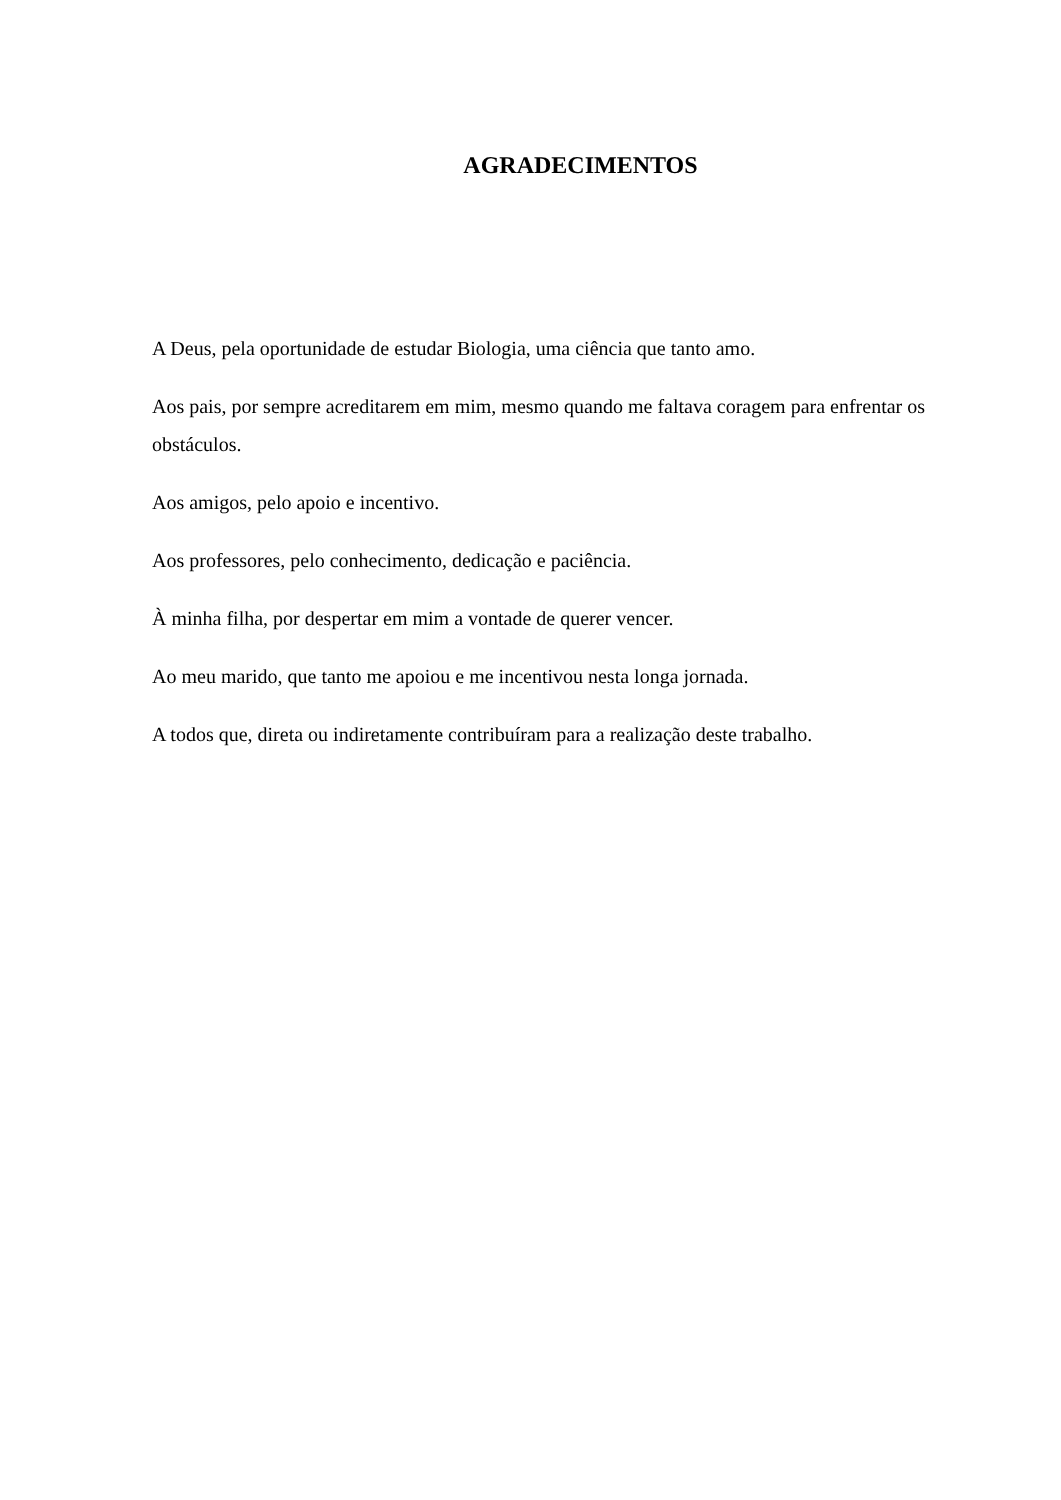AGRADECIMENTOS
A Deus, pela oportunidade de estudar Biologia, uma ciência que tanto amo.
Aos pais, por sempre acreditarem em mim, mesmo quando me faltava coragem para enfrentar os obstáculos.
Aos amigos, pelo apoio e incentivo.
Aos professores, pelo conhecimento, dedicação e paciência.
À minha filha, por despertar em mim a vontade de querer vencer.
Ao meu marido, que tanto me apoiou e me incentivou nesta longa jornada.
A todos que, direta ou indiretamente contribuíram para a realização deste trabalho.